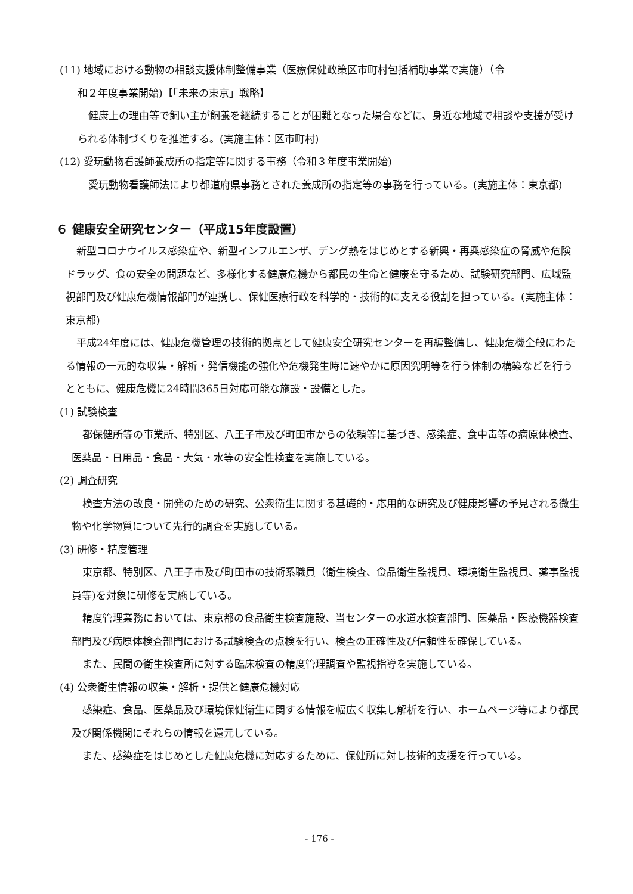(11) 地域における動物の相談支援体制整備事業（医療保健政策区市町村包括補助事業で実施）（令
和２年度事業開始)【「未来の東京」戦略】
健康上の理由等で飼い主が飼養を継続することが困難となった場合などに、身近な地域で相談や支援が受けられる体制づくりを推進する。(実施主体：区市町村)
(12) 愛玩動物看護師養成所の指定等に関する事務（令和３年度事業開始)
愛玩動物看護師法により都道府県事務とされた養成所の指定等の事務を行っている。(実施主体：東京都)
６ 健康安全研究センター（平成15年度設置）
新型コロナウイルス感染症や、新型インフルエンザ、デング熱をはじめとする新興・再興感染症の脅威や危険ドラッグ、食の安全の問題など、多様化する健康危機から都民の生命と健康を守るため、試験研究部門、広域監視部門及び健康危機情報部門が連携し、保健医療行政を科学的・技術的に支える役割を担っている。(実施主体：東京都)
平成24年度には、健康危機管理の技術的拠点として健康安全研究センターを再編整備し、健康危機全般にわたる情報の一元的な収集・解析・発信機能の強化や危機発生時に速やかに原因究明等を行う体制の構築などを行うとともに、健康危機に24時間365日対応可能な施設・設備とした。
(1) 試験検査
都保健所等の事業所、特別区、八王子市及び町田市からの依頼等に基づき、感染症、食中毒等の病原体検査、医薬品・日用品・食品・大気・水等の安全性検査を実施している。
(2) 調査研究
検査方法の改良・開発のための研究、公衆衛生に関する基礎的・応用的な研究及び健康影響の予見される微生物や化学物質について先行的調査を実施している。
(3) 研修・精度管理
東京都、特別区、八王子市及び町田市の技術系職員（衛生検査、食品衛生監視員、環境衛生監視員、薬事監視員等)を対象に研修を実施している。
精度管理業務においては、東京都の食品衛生検査施設、当センターの水道水検査部門、医薬品・医療機器検査部門及び病原体検査部門における試験検査の点検を行い、検査の正確性及び信頼性を確保している。
また、民間の衛生検査所に対する臨床検査の精度管理調査や監視指導を実施している。
(4) 公衆衛生情報の収集・解析・提供と健康危機対応
感染症、食品、医薬品及び環境保健衛生に関する情報を幅広く収集し解析を行い、ホームページ等により都民及び関係機関にそれらの情報を還元している。
また、感染症をはじめとした健康危機に対応するために、保健所に対し技術的支援を行っている。
- 176 -